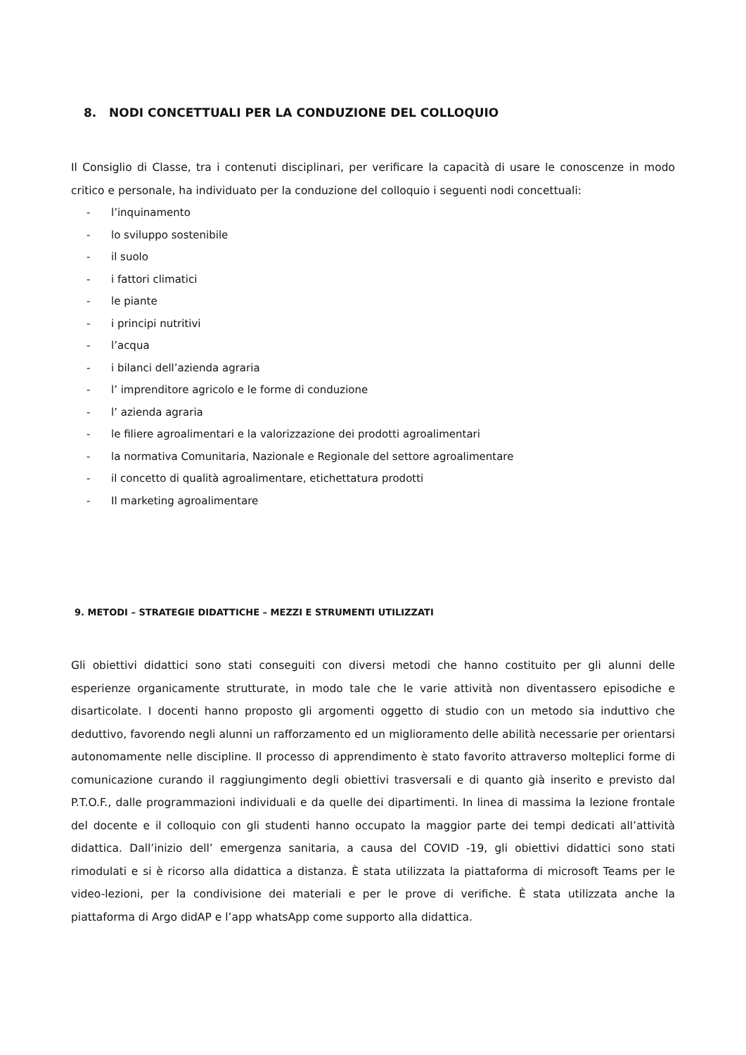8. NODI CONCETTUALI PER LA CONDUZIONE DEL COLLOQUIO
Il Consiglio di Classe, tra i contenuti disciplinari, per verificare la capacità di usare le conoscenze in modo critico e personale, ha individuato per la conduzione del colloquio i seguenti nodi concettuali:
- l’inquinamento
- lo sviluppo sostenibile
- il suolo
- i fattori climatici
- le piante
- i principi nutritivi
- l’acqua
- i bilanci dell’azienda agraria
- l’ imprenditore agricolo e le forme di conduzione
- l’ azienda agraria
- le filiere agroalimentari e la valorizzazione dei prodotti agroalimentari
- la normativa Comunitaria, Nazionale e Regionale del settore agroalimentare
- il concetto di qualità agroalimentare, etichettatura prodotti
- Il marketing agroalimentare
9. METODI – STRATEGIE DIDATTICHE – MEZZI E STRUMENTI UTILIZZATI
Gli obiettivi didattici sono stati conseguiti con diversi metodi che hanno costituito per gli alunni delle esperienze organicamente strutturate, in modo tale che le varie attività non diventassero episodiche e disarticolate. I docenti hanno proposto gli argomenti oggetto di studio con un metodo sia induttivo che deduttivo, favorendo negli alunni un rafforzamento ed un miglioramento delle abilità necessarie per orientarsi autonomamente nelle discipline. Il processo di apprendimento è stato favorito attraverso molteplici forme di comunicazione curando il raggiungimento degli obiettivi trasversali e di quanto già inserito e previsto dal P.T.O.F., dalle programmazioni individuali e da quelle dei dipartimenti. In linea di massima la lezione frontale del docente e il colloquio con gli studenti hanno occupato la maggior parte dei tempi dedicati all’attività didattica. Dall’inizio dell’ emergenza sanitaria, a causa del COVID -19, gli obiettivi didattici sono stati rimodulati e si è ricorso alla didattica a distanza. È stata utilizzata la piattaforma di microsoft Teams per le video-lezioni, per la condivisione dei materiali e per le prove di verifiche. È stata utilizzata anche la piattaforma di Argo didAP e l’app whatsApp come supporto alla didattica.